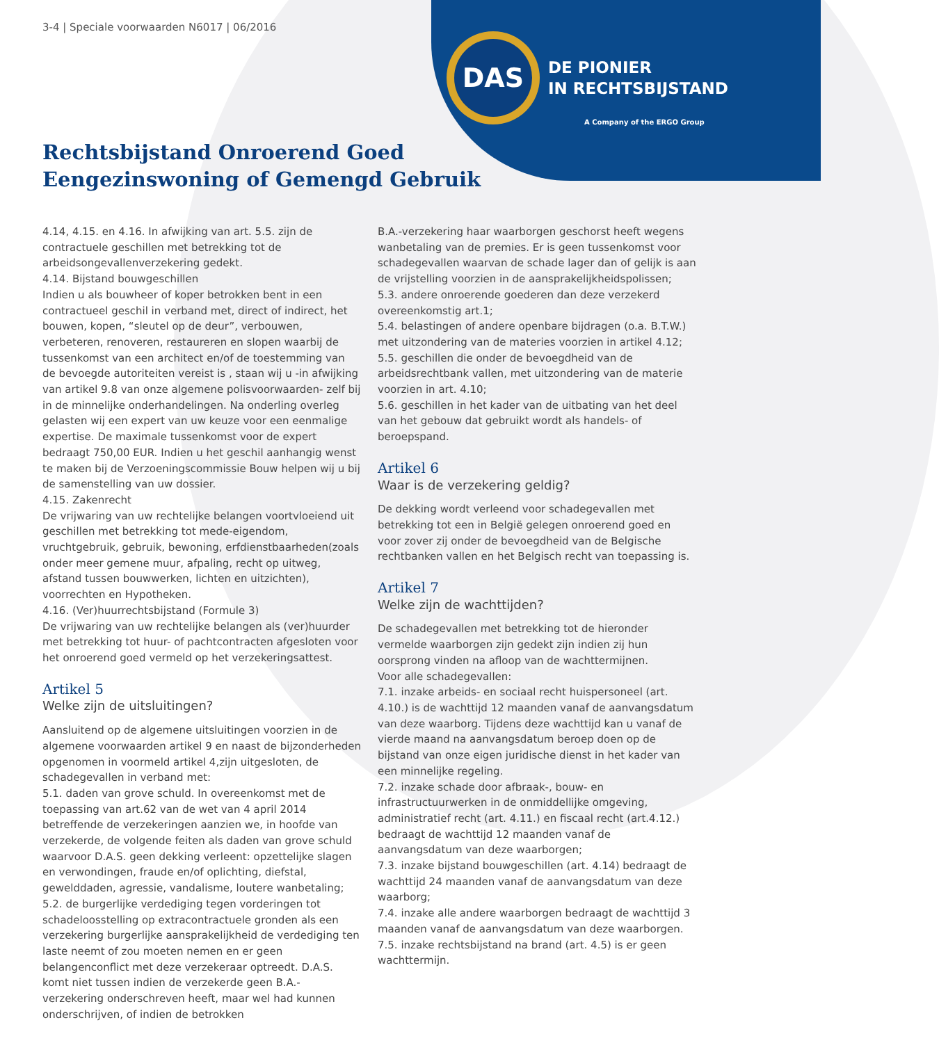DAS
DE PIONIER
IN RECHTSBIJSTAND
A Company of the ERGO Group
3-4 | Speciale voorwaarden N6017 | 06/2016
Rechtsbijstand Onroerend Goed
Eengezinswoning of Gemengd Gebruik
4.14, 4.15. en 4.16. In afwijking van art. 5.5. zijn de contractuele geschillen met betrekking tot de arbeidsongevallenverzekering gedekt.
4.14. Bijstand bouwgeschillen
Indien u als bouwheer of koper betrokken bent in een contractueel geschil in verband met, direct of indirect, het bouwen, kopen, “sleutel op de deur”, verbouwen, verbeteren, renoveren, restaureren en slopen waarbij de tussenkomst van een architect en/of de toestemming van de bevoegde autoriteiten vereist is , staan wij u -in afwijking van artikel 9.8 van onze algemene polisvoorwaarden- zelf bij in de minnelijke onderhandelingen. Na onderling overleg gelasten wij een expert van uw keuze voor een eenmalige expertise. De maximale tussenkomst voor de expert bedraagt 750,00 EUR. Indien u het geschil aanhangig wenst te maken bij de Verzoeningscommissie Bouw helpen wij u bij de samenstelling van uw dossier.
4.15. Zakenrecht
De vrijwaring van uw rechtelijke belangen voortvloeiend uit geschillen met betrekking tot mede-eigendom, vruchtgebruik, gebruik, bewoning, erfdienstbaarheden(zoals onder meer gemene muur, afpaling, recht op uitweg, afstand tussen bouwwerken, lichten en uitzichten), voorrechten en Hypotheken.
4.16. (Ver)huurrechtsbijstand (Formule 3)
De vrijwaring van uw rechtelijke belangen als (ver)huurder met betrekking tot huur- of pachtcontracten afgesloten voor het onroerend goed vermeld op het verzekeringsattest.
Artikel 5
Welke zijn de uitsluitingen?
Aansluitend op de algemene uitsluitingen voorzien in de algemene voorwaarden artikel 9 en naast de bijzonderheden opgenomen in voormeld artikel 4,zijn uitgesloten, de schadegevallen in verband met:
5.1. daden van grove schuld. In overeenkomst met de toepassing van art.62 van de wet van 4 april 2014 betreffende de verzekeringen aanzien we, in hoofde van verzekerde, de volgende feiten als daden van grove schuld waarvoor D.A.S. geen dekking verleent: opzettelijke slagen en verwondingen, fraude en/of oplichting, diefstal, gewelddaden, agressie, vandalisme, loutere wanbetaling;
5.2. de burgerlijke verdediging tegen vorderingen tot schadeloosstelling op extracontractuele gronden als een verzekering burgerlijke aansprakelijkheid de verdediging ten laste neemt of zou moeten nemen en er geen belangenconflict met deze verzekeraar optreedt. D.A.S. komt niet tussen indien de verzekerde geen B.A.-verzekering onderschreven heeft, maar wel had kunnen onderschrijven, of indien de betrokken
B.A.-verzekering haar waarborgen geschorst heeft wegens wanbetaling van de premies. Er is geen tussenkomst voor schadegevallen waarvan de schade lager dan of gelijk is aan de vrijstelling voorzien in de aansprakelijkheidspolissen;
5.3. andere onroerende goederen dan deze verzekerd overeenkomstig art.1;
5.4. belastingen of andere openbare bijdragen (o.a. B.T.W.) met uitzondering van de materies voorzien in artikel 4.12;
5.5. geschillen die onder de bevoegdheid van de arbeidsrechtbank vallen, met uitzondering van de materie voorzien in art. 4.10;
5.6. geschillen in het kader van de uitbating van het deel van het gebouw dat gebruikt wordt als handels- of beroepspand.
Artikel 6
Waar is de verzekering geldig?
De dekking wordt verleend voor schadegevallen met betrekking tot een in België gelegen onroerend goed en voor zover zij onder de bevoegdheid van de Belgische rechtbanken vallen en het Belgisch recht van toepassing is.
Artikel 7
Welke zijn de wachttijden?
De schadegevallen met betrekking tot de hieronder vermelde waarborgen zijn gedekt zijn indien zij hun oorsprong vinden na afloop van de wachttermijnen.
Voor alle schadegevallen:
7.1. inzake arbeids- en sociaal recht huispersoneel (art. 4.10.) is de wachttijd 12 maanden vanaf de aanvangsdatum van deze waarborg. Tijdens deze wachttijd kan u vanaf de vierde maand na aanvangsdatum beroep doen op de bijstand van onze eigen juridische dienst in het kader van een minnelijke regeling.
7.2. inzake schade door afbraak-, bouw- en infrastructuurwerken in de onmiddellijke omgeving, administratief recht (art. 4.11.) en fiscaal recht (art.4.12.) bedraagt de wachttijd 12 maanden vanaf de aanvangsdatum van deze waarborgen;
7.3. inzake bijstand bouwgeschillen (art. 4.14) bedraagt de wachttijd 24 maanden vanaf de aanvangsdatum van deze waarborg;
7.4. inzake alle andere waarborgen bedraagt de wachttijd 3 maanden vanaf de aanvangsdatum van deze waarborgen.
7.5. inzake rechtsbijstand na brand (art. 4.5) is er geen wachttermijn.